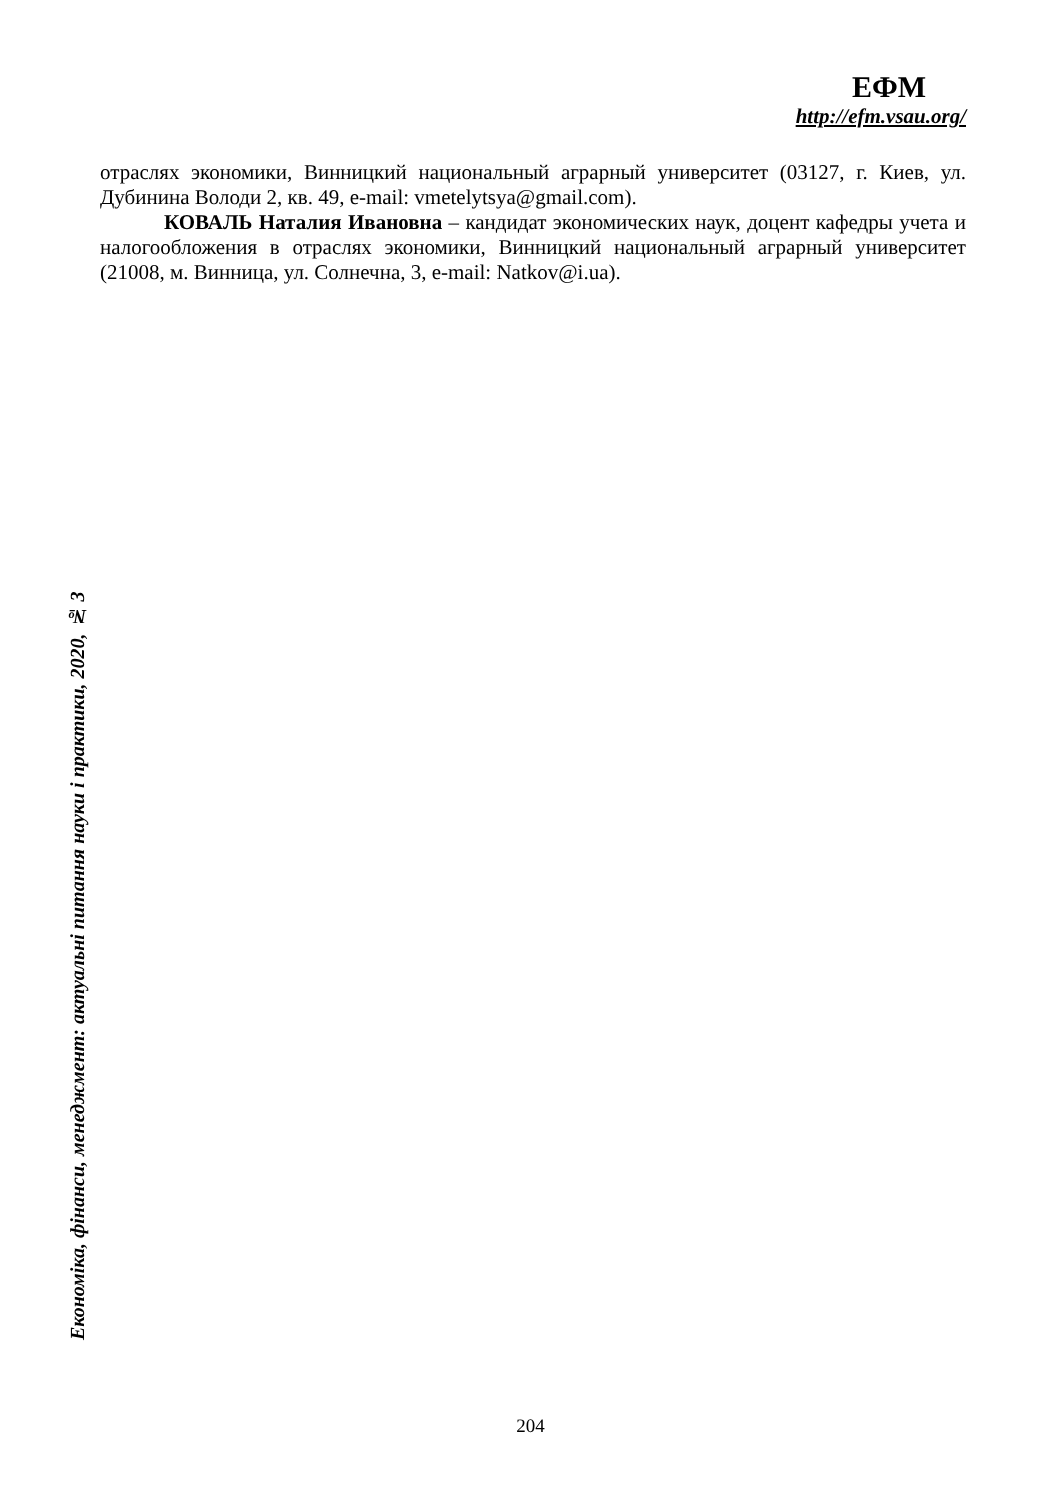ЕФМ
http://efm.vsau.org/
отраслях экономики, Винницкий национальный аграрный университет (03127, г. Киев, ул. Дубинина Володи 2, кв. 49, e-mail: vmetelytsya@gmail.com).
КОВАЛЬ Наталия Ивановна – кандидат экономических наук, доцент кафедры учета и налогообложения в отраслях экономики, Винницкий национальный аграрный университет (21008, м. Винница, ул. Солнечна, 3, e-mail: Natkov@i.ua).
Економіка, фінанси, менеджмент: актуальні питання науки і практики, 2020, № 3
204